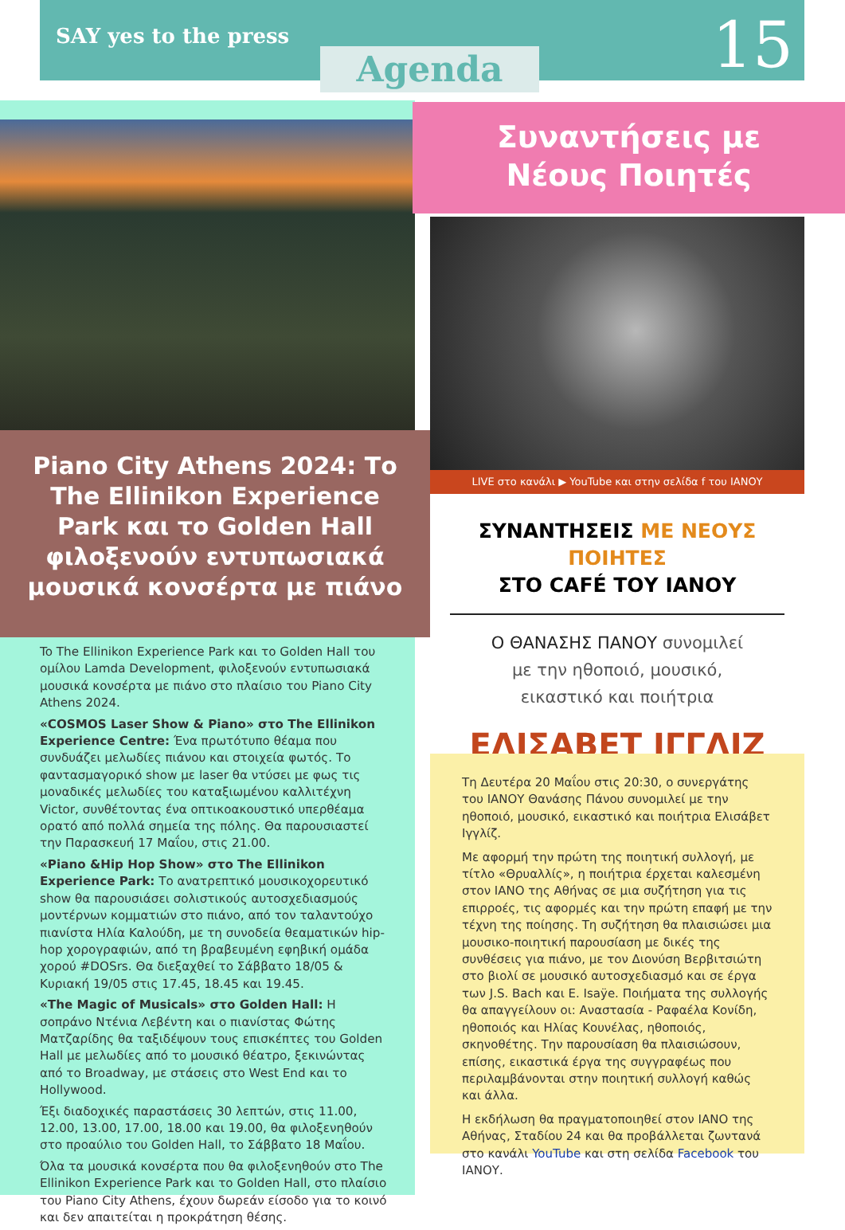SAY yes to the press
Agenda 15
Piano City Athens 2024: Το The Ellinikon Experience Park και το Golden Hall φιλοξενούν εντυπωσιακά μουσικά κονσέρτα με πιάνο
To The Ellinikon Experience Park και το Golden Hall του ομίλου Lamda Development, φιλοξενούν εντυπωσιακά μουσικά κονσέρτα με πιάνο στο πλαίσιο του Piano City Athens 2024.
«COSMOS Laser Show & Piano» στο The Ellinikon Experience Centre: Ένα πρωτότυπο θέαμα που συνδυάζει μελωδίες πιάνου και στοιχεία φωτός. Το φαντασμαγορικό show με laser θα ντύσει με φως τις μοναδικές μελωδίες του καταξιωμένου καλλιτέχνη Victor, συνθέτοντας ένα οπτικοακουστικό υπερθέαμα ορατό από πολλά σημεία της πόλης. Θα παρουσιαστεί την Παρασκευή 17 Μαΐου, στις 21.00.
«Piano &Hip Hop Show» στο The Ellinikon Experience Park: Το ανατρεπτικό μουσικοχορευτικό show θα παρουσιάσει σολιστικούς αυτοσχεδιασμούς μοντέρνων κομματιών στο πιάνο, από τον ταλαντούχο πιανίστα Ηλία Καλούδη, με τη συνοδεία θεαματικών hip-hop χορογραφιών, από τη βραβευμένη εφηβική ομάδα χορού #DOSrs. Θα διεξαχθεί το Σάββατο 18/05 & Κυριακή 19/05 στις 17.45, 18.45 και 19.45.
«The Magic of Musicals» στο Golden Hall: Η σοπράνο Ντένια Λεβέντη και ο πιανίστας Φώτης Ματζαρίδης θα ταξιδέψουν τους επισκέπτες του Golden Hall με μελωδίες από το μουσικό θέατρο, ξεκινώντας από το Broadway, με στάσεις στο West End και το Hollywood.
Έξι διαδοχικές παραστάσεις 30 λεπτών, στις 11.00, 12.00, 13.00, 17.00, 18.00 και 19.00, θα φιλοξενηθούν στο προαύλιο του Golden Hall, το Σάββατο 18 Μαΐου.
Όλα τα μουσικά κονσέρτα που θα φιλοξενηθούν στο The Ellinikon Experience Park και το Golden Hall, στο πλαίσιο του Piano City Athens, έχουν δωρεάν είσοδο για το κοινό και δεν απαιτείται η προκράτηση θέσης.
Συναντήσεις με
Νέους Ποιητές
LIVE στο κανάλι ▶ YouTube και στην σελίδα f του ΙΑΝΟΥ
ΣΥΝΑΝΤΗΣΕΙΣ ΜΕ ΝΕΟΥΣ ΠΟΙΗΤΕΣ
ΣΤΟ CAFÉ ΤΟΥ ΙΑΝΟΥ
Ο ΘΑΝΑΣΗΣ ΠΑΝΟΥ συνομιλεί
με την ηθοποιό, μουσικό,
εικαστικό και ποιήτρια
ΕΛΙΣΑΒΕΤ ΙΓΓΛΙΖ
Τη Δευτέρα 20 Μαΐου στις 20:30, ο συνεργάτης του ΙΑΝΟΥ Θανάσης Πάνου συνομιλεί με την ηθοποιό, μουσικό, εικαστικό και ποιήτρια Ελισάβετ Ιγγλίζ.
Με αφορμή την πρώτη της ποιητική συλλογή, με τίτλο «Θρυαλλίς», η ποιήτρια έρχεται καλεσμένη στον ΙΑΝΟ της Αθήνας σε μια συζήτηση για τις επιρροές, τις αφορμές και την πρώτη επαφή με την τέχνη της ποίησης. Τη συζήτηση θα πλαισιώσει μια μουσικο-ποιητική παρουσίαση με δικές της συνθέσεις για πιάνο, με τον Διονύση Βερβιτσιώτη στο βιολί σε μουσικό αυτοσχεδιασμό και σε έργα των J.S. Bach και E. Isaÿe. Ποιήματα της συλλογής θα απαγγείλουν οι: Αναστασία - Ραφαέλα Κονίδη, ηθοποιός και Ηλίας Κουνέλας, ηθοποιός, σκηνοθέτης. Την παρουσίαση θα πλαισιώσουν, επίσης, εικαστικά έργα της συγγραφέως που περιλαμβάνονται στην ποιητική συλλογή καθώς και άλλα.
Η εκδήλωση θα πραγματοποιηθεί στον ΙΑΝΟ της Αθήνας, Σταδίου 24 και θα προβάλλεται ζωντανά στο κανάλι YouTube και στη σελίδα Facebook του ΙΑΝΟΥ.